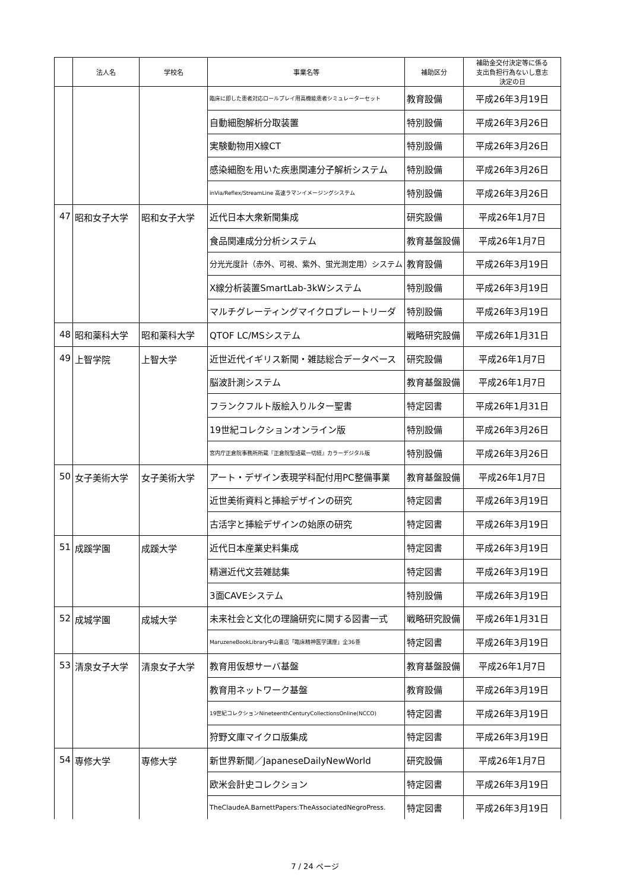| | 法人名 | 学校名 | 事業名等 | 補助区分 | 補助金交付決定等に係る 支出負担行為ないし意志 決定の日 |
| --- | --- | --- | --- | --- | --- |
| | | | 臨床に即した患者対応ロールプレイ用高機能患者シミュレーターセット | 教育設備 | 平成26年3月19日 |
| | | | 自動細胞解析分取装置 | 特別設備 | 平成26年3月26日 |
| | | | 実験動物用X線CT | 特別設備 | 平成26年3月26日 |
| | | | 感染細胞を用いた疾患関連分子解析システム | 特別設備 | 平成26年3月26日 |
| | | | inVia/Reflex/StreamLine 高速ラマンイメージングシステム | 特別設備 | 平成26年3月26日 |
| 47 | 昭和女子大学 | 昭和女子大学 | 近代日本大衆新聞集成 | 研究設備 | 平成26年1月7日 |
| | | | 食品関連成分分析システム | 教育基盤設備 | 平成26年1月7日 |
| | | | 分光光度計（赤外、可視、紫外、蛍光測定用）システム | 教育設備 | 平成26年3月19日 |
| | | | X線分析装置SmartLab-3kWシステム | 特別設備 | 平成26年3月19日 |
| | | | マルチグレーティングマイクロプレートリーダ | 特別設備 | 平成26年3月19日 |
| 48 | 昭和薬科大学 | 昭和薬科大学 | QTOF LC/MSシステム | 戦略研究設備 | 平成26年1月31日 |
| 49 | 上智学院 | 上智大学 | 近世近代イギリス新聞・雑誌総合データベース | 研究設備 | 平成26年1月7日 |
| | | | 脳波計測システム | 教育基盤設備 | 平成26年1月7日 |
| | | | フランクフルト版絵入りルター聖書 | 特定図書 | 平成26年1月31日 |
| | | | 19世紀コレクションオンライン版 | 特別設備 | 平成26年3月26日 |
| | | | 宮内庁正倉院事務所所蔵『正倉院聖語蔵一切経』カラーデジタル版 | 特別設備 | 平成26年3月26日 |
| 50 | 女子美術大学 | 女子美術大学 | アート・デザイン表現学科配付用PC整備事業 | 教育基盤設備 | 平成26年1月7日 |
| | | | 近世美術資料と挿絵デザインの研究 | 特定図書 | 平成26年3月19日 |
| | | | 古活字と挿絵デザインの始原の研究 | 特定図書 | 平成26年3月19日 |
| 51 | 成蹊学園 | 成蹊大学 | 近代日本産業史料集成 | 特定図書 | 平成26年3月19日 |
| | | | 精選近代文芸雑誌集 | 特定図書 | 平成26年3月19日 |
| | | | 3面CAVEシステム | 特別設備 | 平成26年3月19日 |
| 52 | 成城学園 | 成城大学 | 未来社会と文化の理論研究に関する図書一式 | 戦略研究設備 | 平成26年1月31日 |
| | | | MaruzeneBookLibrary中山書店「臨床精神医学講座」全36巻 | 特定図書 | 平成26年3月19日 |
| 53 | 清泉女子大学 | 清泉女子大学 | 教育用仮想サーバ基盤 | 教育基盤設備 | 平成26年1月7日 |
| | | | 教育用ネットワーク基盤 | 教育設備 | 平成26年3月19日 |
| | | | 19世紀コレクションNineteenthCenturyCollectionsOnline(NCCO) | 特定図書 | 平成26年3月19日 |
| | | | 狩野文庫マイクロ版集成 | 特定図書 | 平成26年3月19日 |
| 54 | 専修大学 | 専修大学 | 新世界新聞／JapaneseDailyNewWorld | 研究設備 | 平成26年1月7日 |
| | | | 欧米会計史コレクション | 特定図書 | 平成26年3月19日 |
| | | | TheClaudeA.BarnettPapers:TheAssociatedNegroPress. | 特定図書 | 平成26年3月19日 |
7 / 24 ページ